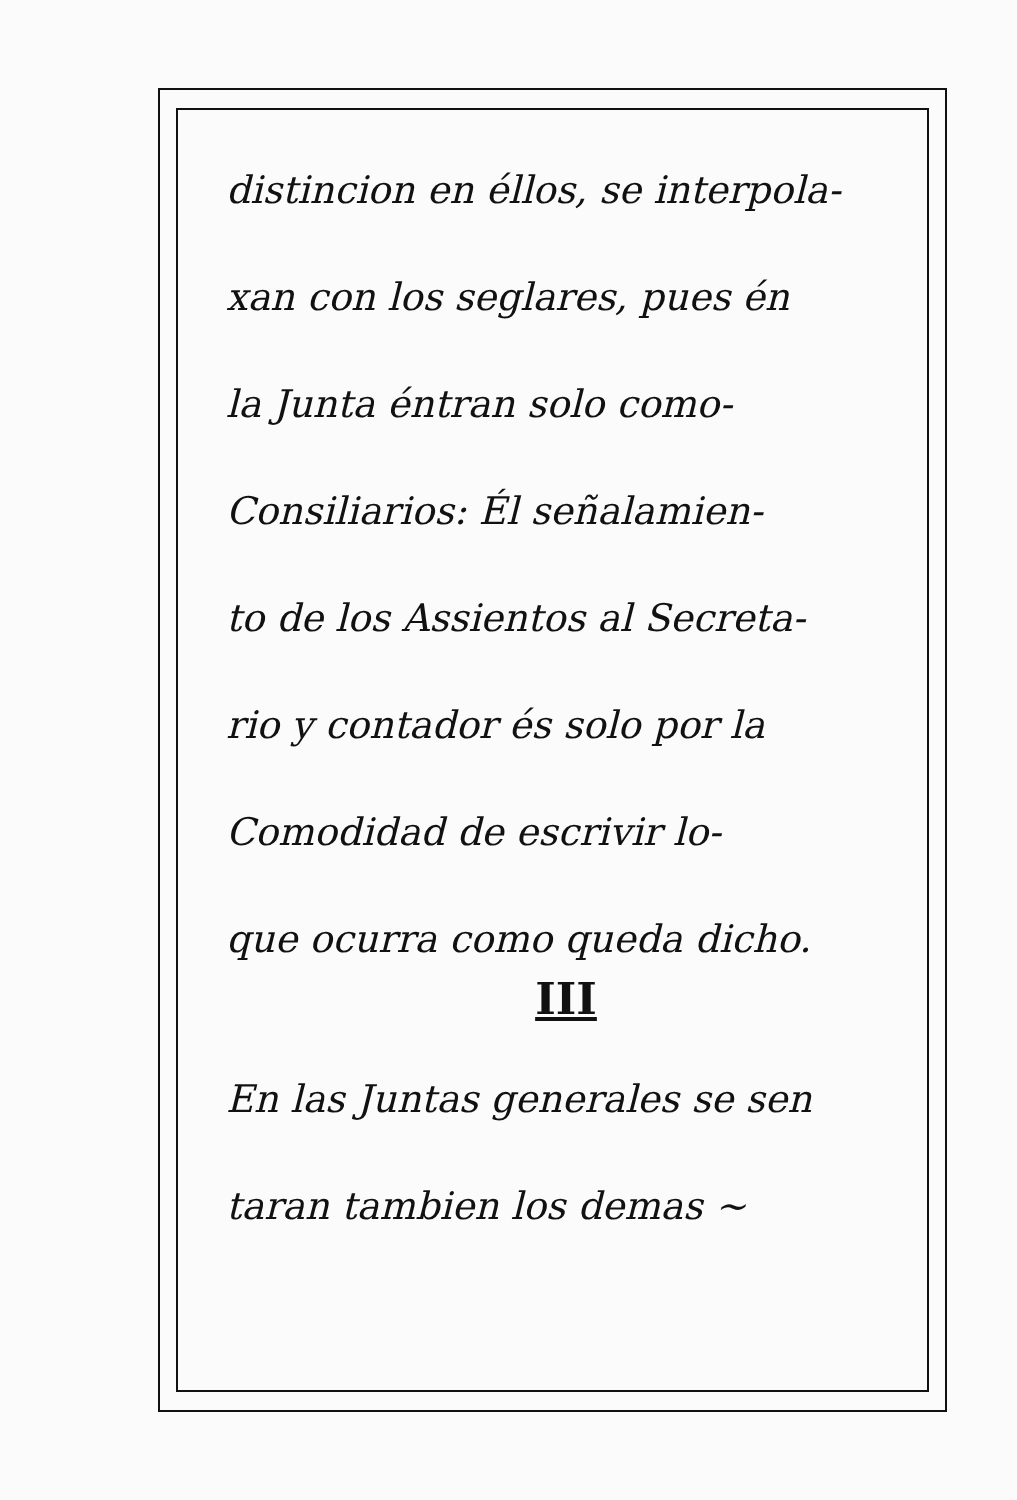distincion en éllos, se interpola-
xan con los seglares, pues én
la Junta éntran solo como-
Consiliarios: Él señalamien-
to de los Assientos al Secreta-
rio y contador és solo por la
Comodidad de escrivir lo-
que ocurra como queda dicho.
III
En las Juntas generales se sen
taran tambien los demas ~